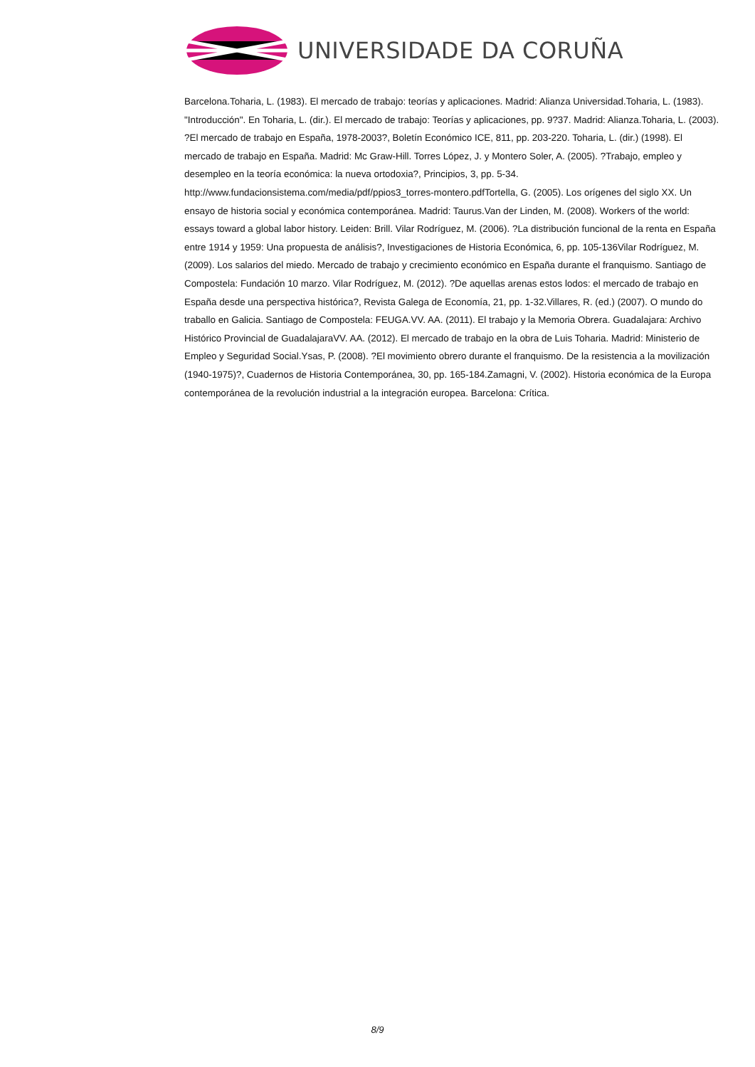UNIVERSIDADE DA CORUÑA
Barcelona.Toharia, L. (1983). El mercado de trabajo: teorías y aplicaciones. Madrid: Alianza Universidad.Toharia, L. (1983). "Introducción". En Toharia, L. (dir.). El mercado de trabajo: Teorías y aplicaciones, pp. 9?37. Madrid: Alianza.Toharia, L. (2003). ?El mercado de trabajo en España, 1978-2003?, Boletín Económico ICE, 811, pp. 203-220. Toharia, L. (dir.) (1998). El mercado de trabajo en España. Madrid: Mc Graw-Hill. Torres López, J. y Montero Soler, A. (2005). ?Trabajo, empleo y desempleo en la teoría económica: la nueva ortodoxia?, Principios, 3, pp. 5-34. http://www.fundacionsistema.com/media/pdf/ppios3_torres-montero.pdfTortella, G. (2005). Los orígenes del siglo XX. Un ensayo de historia social y económica contemporánea. Madrid: Taurus.Van der Linden, M. (2008). Workers of the world: essays toward a global labor history. Leiden: Brill. Vilar Rodríguez, M. (2006). ?La distribución funcional de la renta en España entre 1914 y 1959: Una propuesta de análisis?, Investigaciones de Historia Económica, 6, pp. 105-136Vilar Rodríguez, M. (2009). Los salarios del miedo. Mercado de trabajo y crecimiento económico en España durante el franquismo. Santiago de Compostela: Fundación 10 marzo. Vilar Rodríguez, M. (2012). ?De aquellas arenas estos lodos: el mercado de trabajo en España desde una perspectiva histórica?, Revista Galega de Economía, 21, pp. 1-32.Villares, R. (ed.) (2007). O mundo do traballo en Galicia. Santiago de Compostela: FEUGA.VV. AA. (2011). El trabajo y la Memoria Obrera. Guadalajara: Archivo Histórico Provincial de GuadalajaraVV. AA. (2012). El mercado de trabajo en la obra de Luis Toharia. Madrid: Ministerio de Empleo y Seguridad Social.Ysas, P. (2008). ?El movimiento obrero durante el franquismo. De la resistencia a la movilización (1940-1975)?, Cuadernos de Historia Contemporánea, 30, pp. 165-184.Zamagni, V. (2002). Historia económica de la Europa contemporánea de la revolución industrial a la integración europea. Barcelona: Crítica.
8/9